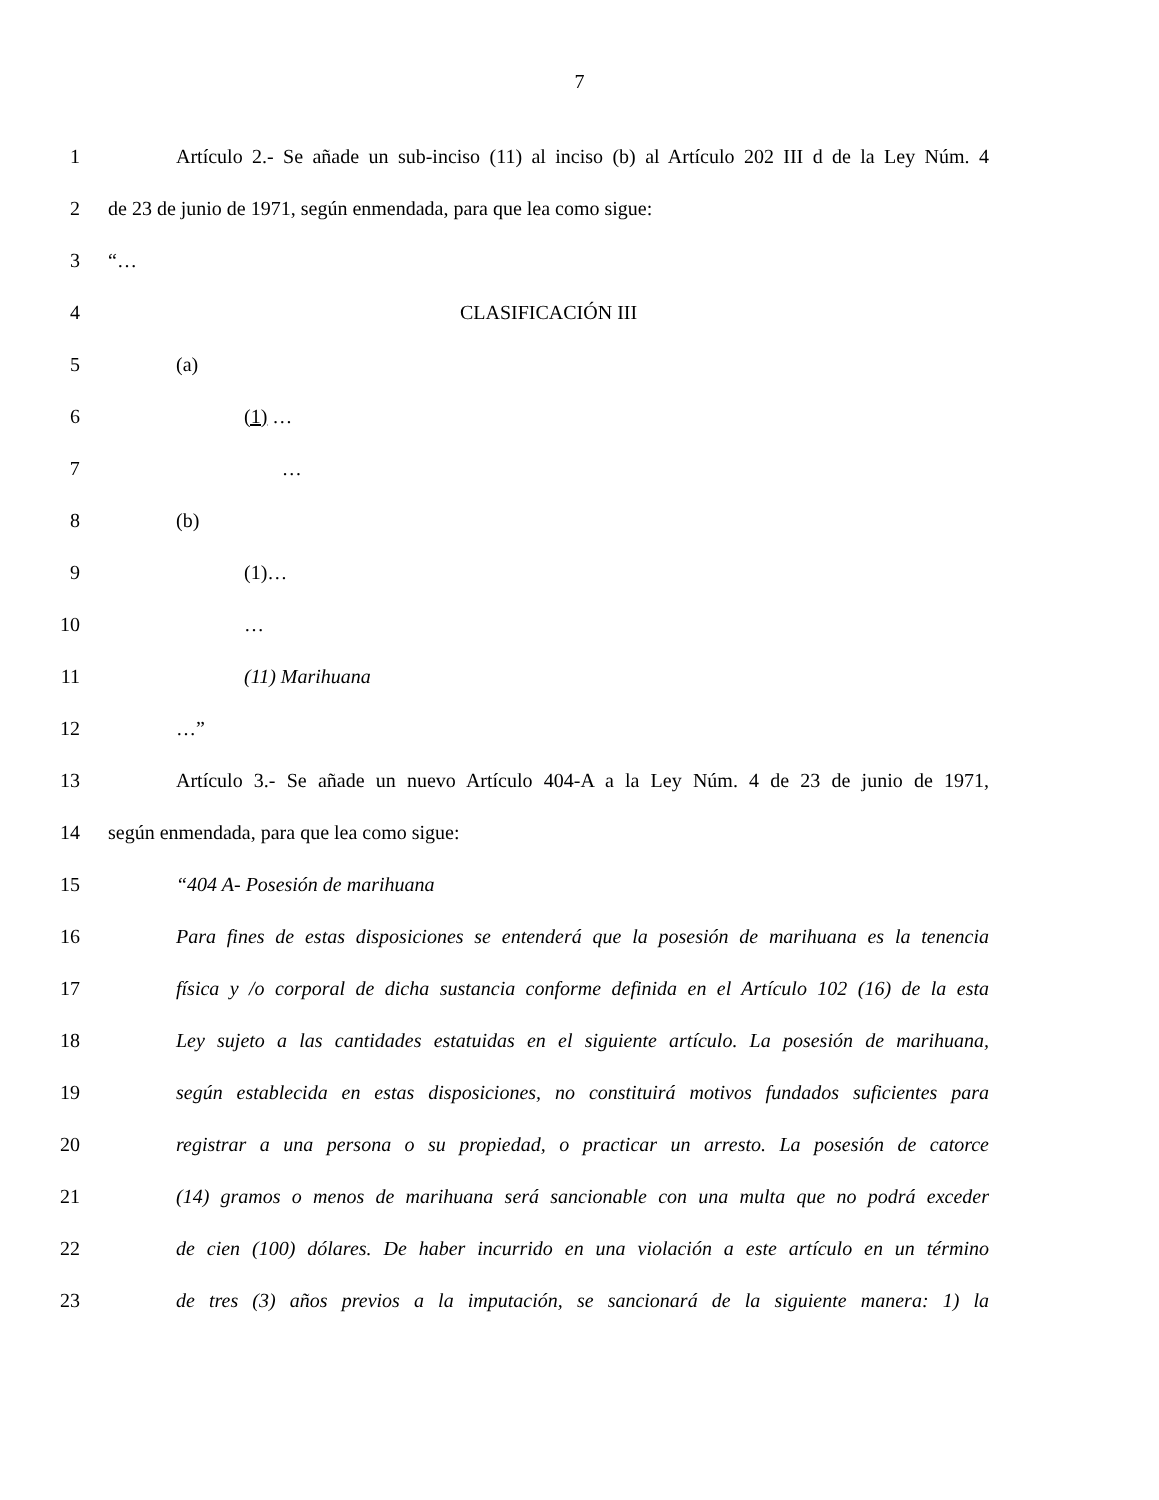7
1 Artículo 2.- Se añade un sub-inciso (11) al inciso (b) al Artículo 202 III d de la Ley Núm. 4
2 de 23 de junio de 1971, según enmendada, para que lea como sigue:
3 “…
4 CLASIFICACIÓN III
5 (a)
6 (1) …
7 …
8 (b)
9 (1)…
10 …
11 (11) Marihuana
12 …”
13 Artículo 3.- Se añade un nuevo Artículo 404-A a la Ley Núm. 4 de 23 de junio de 1971,
14 según enmendada, para que lea como sigue:
15 “404 A- Posesión de marihuana
16 Para fines de estas disposiciones se entenderá que la posesión de marihuana es la tenencia
17 física y /o corporal de dicha sustancia conforme definida en el Artículo 102 (16) de la esta
18 Ley sujeto a las cantidades estatuidas en el siguiente artículo. La posesión de marihuana,
19 según establecida en estas disposiciones, no constituirá motivos fundados suficientes para
20 registrar a una persona o su propiedad, o practicar un arresto. La posesión de catorce
21 (14) gramos o menos de marihuana será sancionable con una multa que no podrá exceder
22 de cien (100) dólares. De haber incurrido en una violación a este artículo en un término
23 de tres (3) años previos a la imputación, se sancionará de la siguiente manera: 1) la